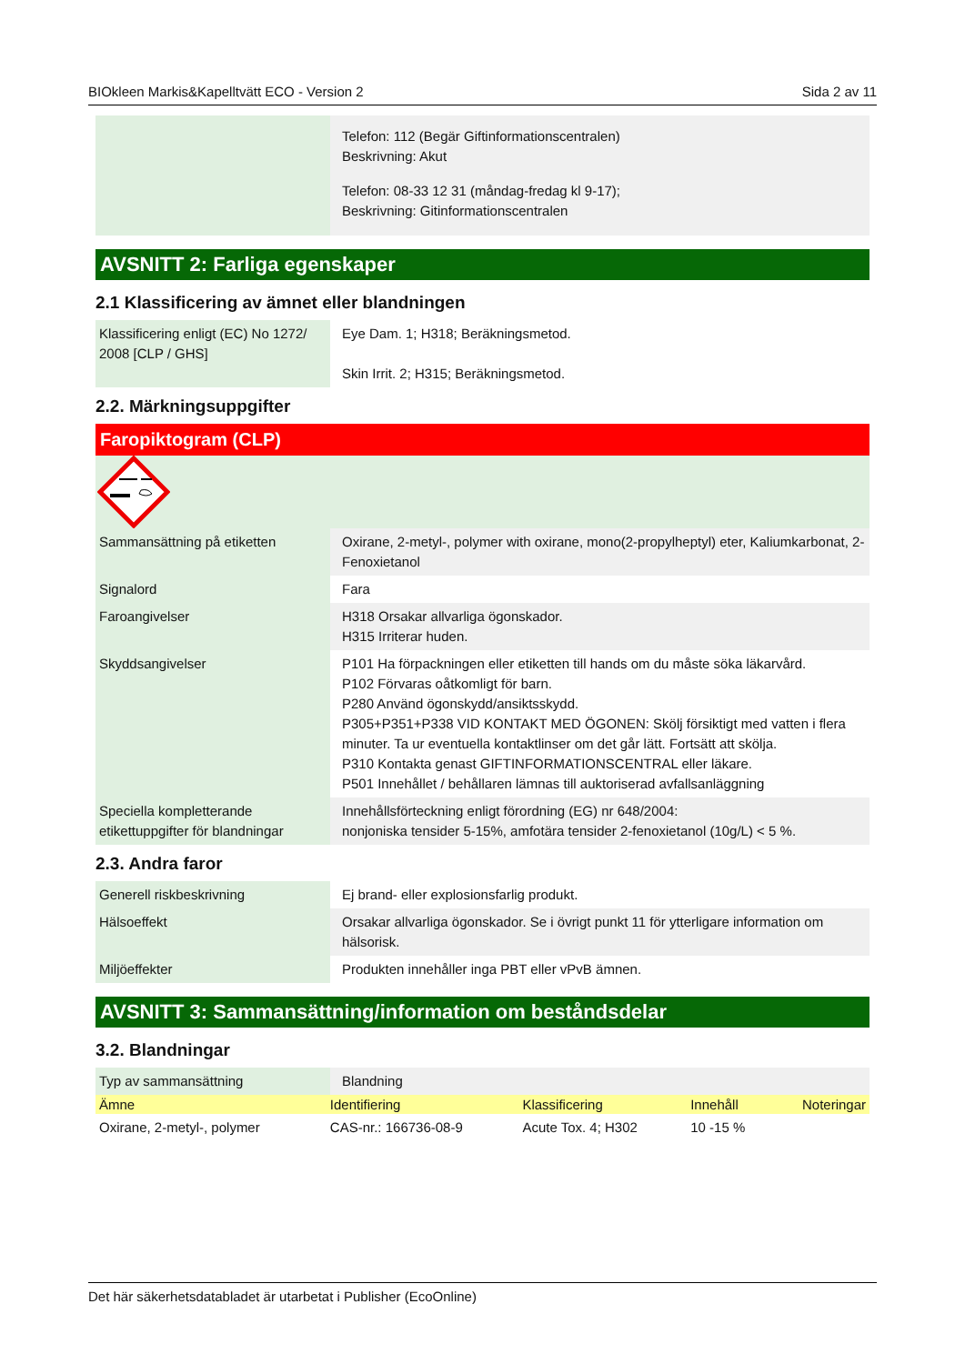BIOkleen Markis&Kapelltvätt ECO - Version 2 Sida 2 av 11
| | Telefon: 112 (Begär Giftinformationscentralen) Beskrivning: Akut Telefon: 08-33 12 31 (måndag-fredag kl 9-17); Beskrivning: Gitinformationscentralen |
AVSNITT 2: Farliga egenskaper
2.1 Klassificering av ämnet eller blandningen
| Klassificering enligt (EC) No 1272/ 2008 [CLP / GHS] | Eye Dam. 1; H318; Beräkningsmetod. Skin Irrit. 2; H315; Beräkningsmetod. |
2.2. Märkningsuppgifter
Faropiktogram (CLP)
| Sammansättning på etiketten | Oxirane, 2-metyl-, polymer with oxirane, mono(2-propylheptyl) eter, Kaliumkarbonat, 2-Fenoxietanol |
| Signalord | Fara |
| Faroangivelser | H318 Orsakar allvarliga ögonskador. H315 Irriterar huden. |
| Skyddsangivelser | P101 Ha förpackningen eller etiketten till hands om du måste söka läkarvård. P102 Förvaras oåtkomligt för barn. P280 Använd ögonskydd/ansiktsskydd. P305+P351+P338 VID KONTAKT MED ÖGONEN: Skölj försiktigt med vatten i flera minuter. Ta ur eventuella kontaktlinser om det går lätt. Fortsätt att skölja. P310 Kontakta genast GIFTINFORMATIONSCENTRAL eller läkare. P501 Innehållet / behållaren lämnas till auktoriserad avfallsanläggning |
| Speciella kompletterande etikettuppgifter för blandningar | Innehållsförteckning enligt förordning (EG) nr 648/2004: nonjoniska tensider 5-15%, amfotära tensider 2-fenoxietanol (10g/L) < 5 %. |
2.3. Andra faror
| Generell riskbeskrivning | Ej brand- eller explosionsfarlig produkt. |
| Hälsoeffekt | Orsakar allvarliga ögonskador. Se i övrigt punkt 11 för ytterligare information om hälsorisk. |
| Miljöeffekter | Produkten innehåller inga PBT eller vPvB ämnen. |
AVSNITT 3: Sammansättning/information om beståndsdelar
3.2. Blandningar
| Typ av sammansättning | Blandning |
| Ämne | Identifiering | Klassificering | Innehåll | Noteringar |
| --- | --- | --- | --- | --- |
| Oxirane, 2-metyl-, polymer | CAS-nr.: 166736-08-9 | Acute Tox. 4; H302 | 10 -15 % | |
Det här säkerhetsdatabladet är utarbetat i Publisher (EcoOnline)